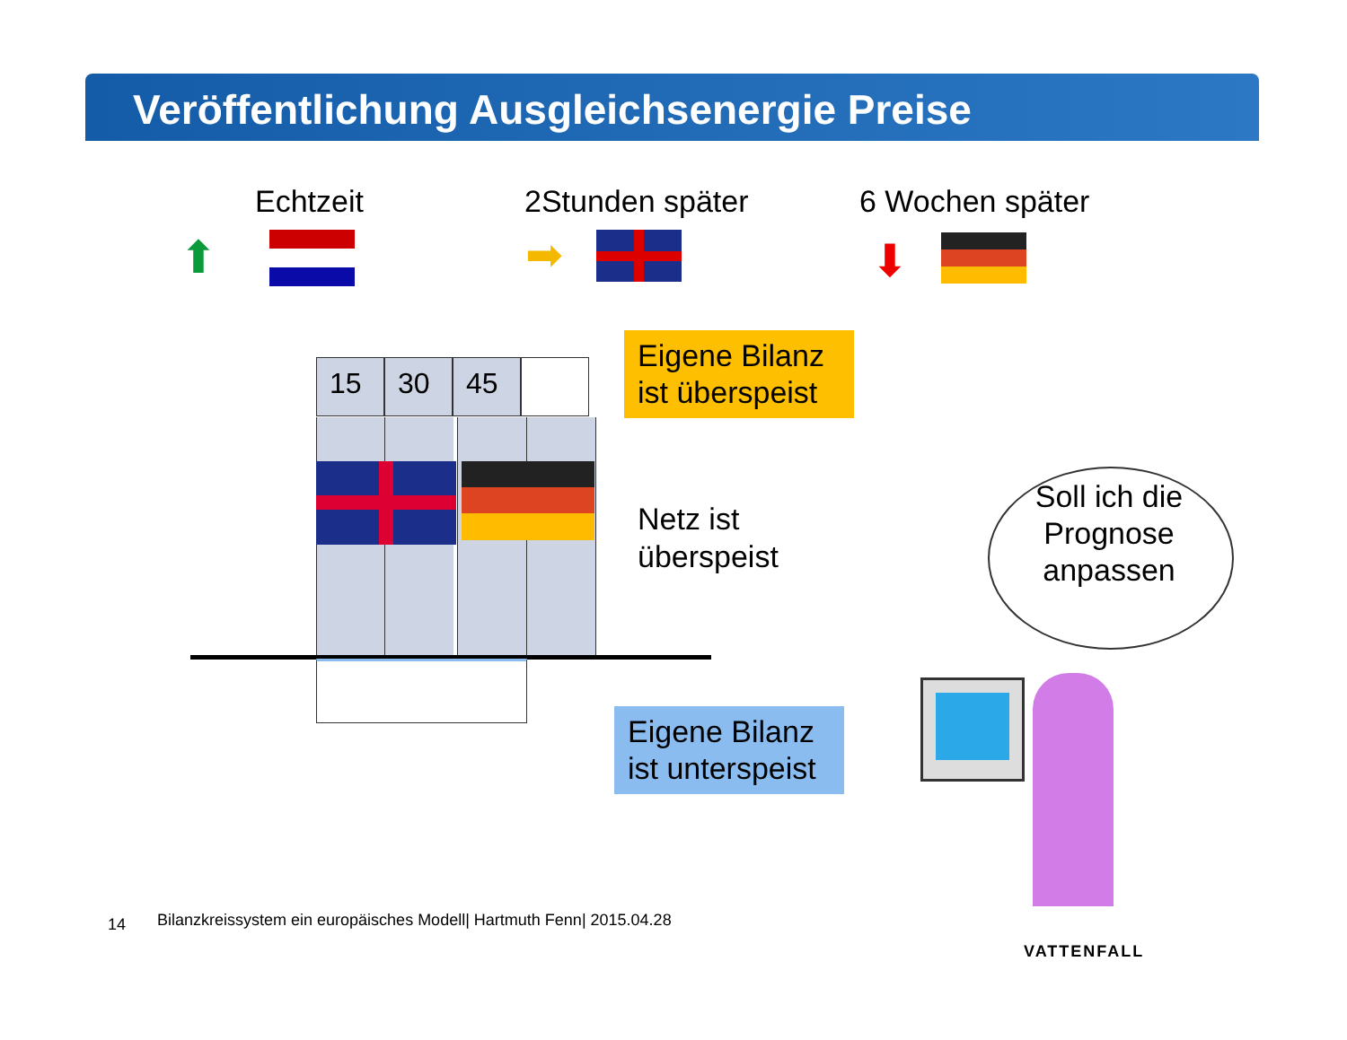Veröffentlichung Ausgleichsenergie Preise
Echtzeit 2Stunden später 6 Wochen später
⬆ ➡ ⬇
15 30 45
Eigene Bilanz ist überspeist
Netz ist
überspeist
Eigene Bilanz ist unterspeist
Soll ich die Prognose anpassen
14
Bilanzkreissystem ein europäisches Modell| Hartmuth Fenn| 2015.04.28
VATTENFALL